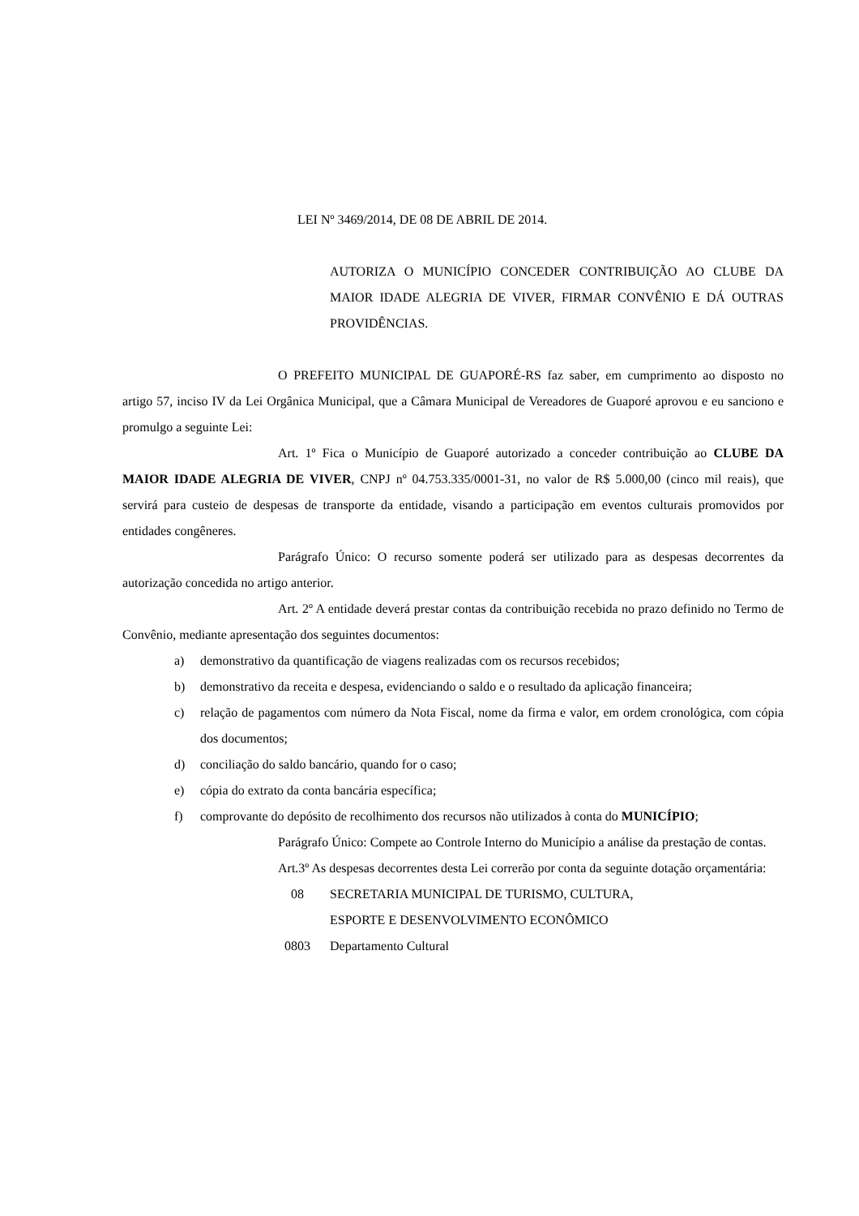LEI Nº 3469/2014, DE 08 DE ABRIL DE 2014.
AUTORIZA O MUNICÍPIO CONCEDER CONTRIBUIÇÃO AO CLUBE DA MAIOR IDADE ALEGRIA DE VIVER, FIRMAR CONVÊNIO E DÁ OUTRAS PROVIDÊNCIAS.
O PREFEITO MUNICIPAL DE GUAPORÉ-RS faz saber, em cumprimento ao disposto no artigo 57, inciso IV da Lei Orgânica Municipal, que a Câmara Municipal de Vereadores de Guaporé aprovou e eu sanciono e promulgo a seguinte Lei:
Art. 1º Fica o Município de Guaporé autorizado a conceder contribuição ao CLUBE DA MAIOR IDADE ALEGRIA DE VIVER, CNPJ nº 04.753.335/0001-31, no valor de R$ 5.000,00 (cinco mil reais), que servirá para custeio de despesas de transporte da entidade, visando a participação em eventos culturais promovidos por entidades congêneres.
Parágrafo Único: O recurso somente poderá ser utilizado para as despesas decorrentes da autorização concedida no artigo anterior.
Art. 2º A entidade deverá prestar contas da contribuição recebida no prazo definido no Termo de Convênio, mediante apresentação dos seguintes documentos:
a) demonstrativo da quantificação de viagens realizadas com os recursos recebidos;
b) demonstrativo da receita e despesa, evidenciando o saldo e o resultado da aplicação financeira;
c) relação de pagamentos com número da Nota Fiscal, nome da firma e valor, em ordem cronológica, com cópia dos documentos;
d) conciliação do saldo bancário, quando for o caso;
e) cópia do extrato da conta bancária específica;
f) comprovante do depósito de recolhimento dos recursos não utilizados à conta do MUNICÍPIO;
Parágrafo Único: Compete ao Controle Interno do Município a análise da prestação de contas.
Art.3º As despesas decorrentes desta Lei correrão por conta da seguinte dotação orçamentária:
08 SECRETARIA MUNICIPAL DE TURISMO, CULTURA,
ESPORTE E DESENVOLVIMENTO ECONÔMICO
0803 Departamento Cultural